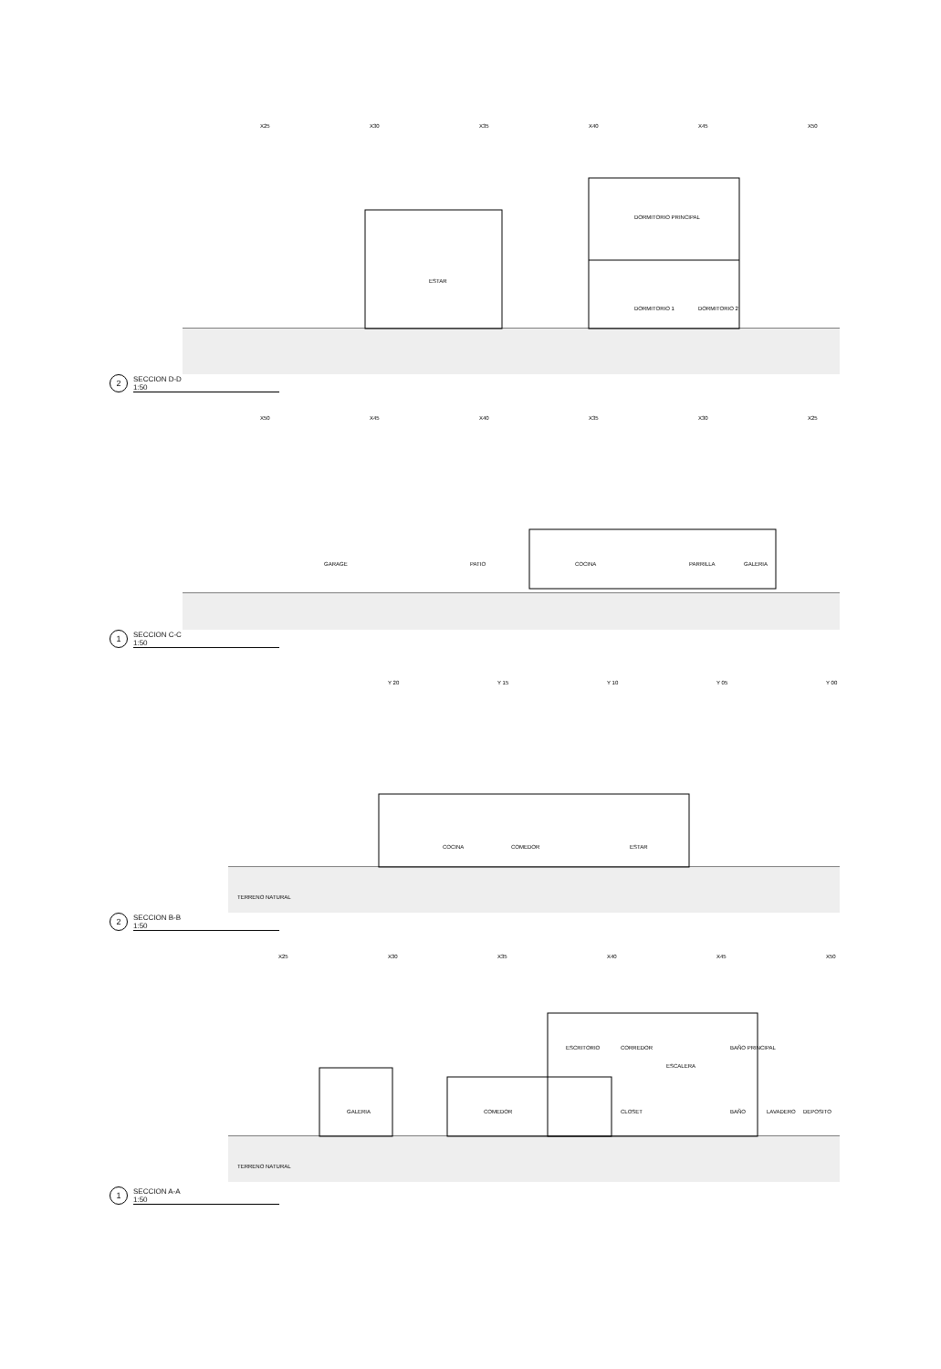X25
X30
X35
X40
X45
X50
ESTAR
DORMITORIO PRINCIPAL
DORMITORIO 1
DORMITORIO 2
2
SECCION D-D
1:50
X50
X45
X40
X35
X30
X25
GARAGE
PATIO
COCINA
PARRILLA
GALERIA
1
SECCION C-C
1:50
Y 20
Y 15
Y 10
Y 05
Y 00
COCINA
COMEDOR
ESTAR
TERRENO NATURAL
2
SECCION B-B
1:50
X25
X30
X35
X40
X45
X50
GALERIA
COMEDOR
ESCRITORIO
CORREDOR
ESCALERA
CLOSET
BAÑO PRINCIPAL
BAÑO
LAVADERO
DEPOSITO
TERRENO NATURAL
1
SECCION A-A
1:50